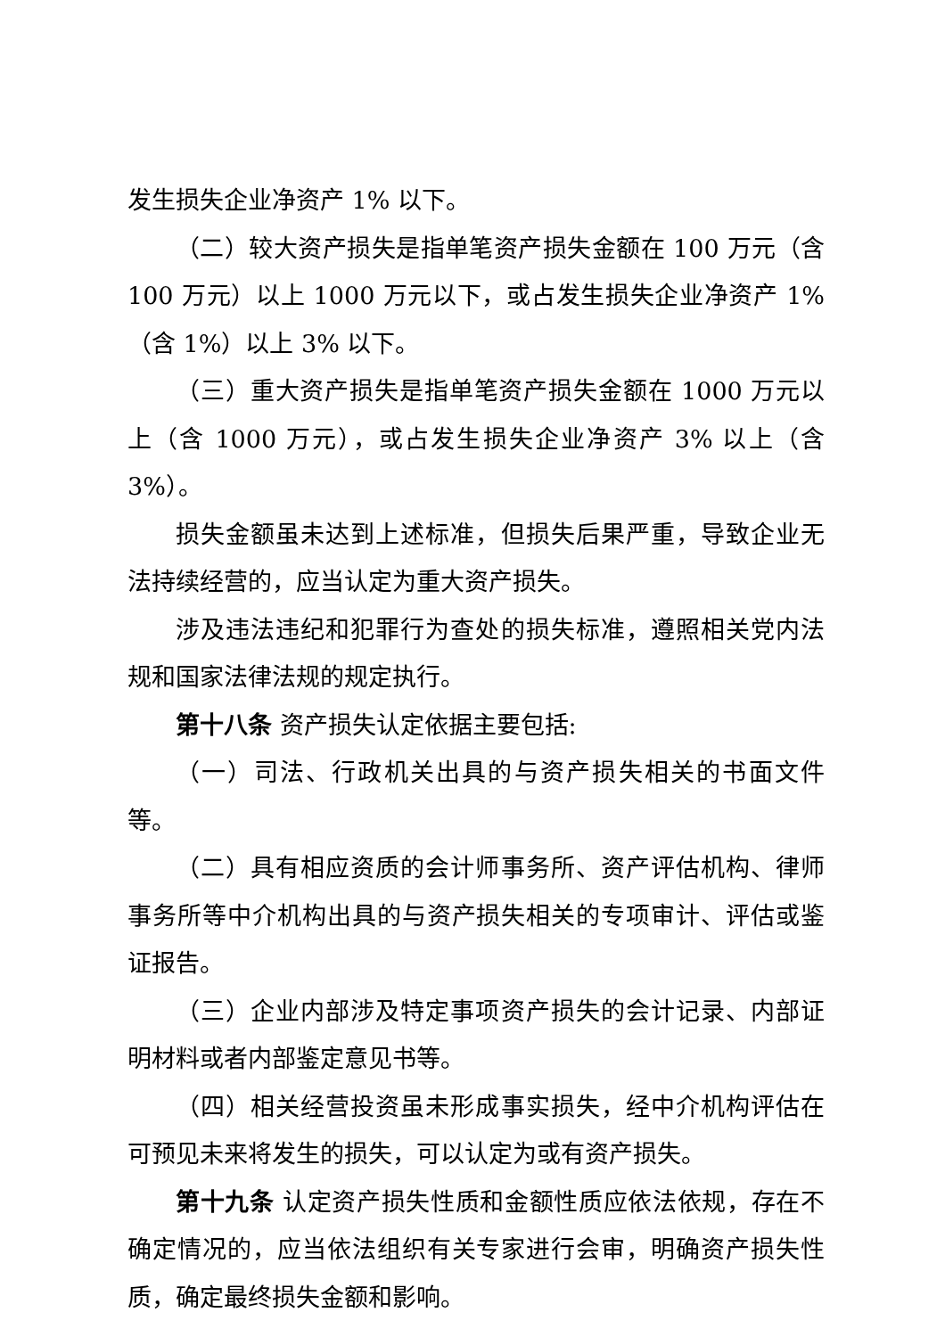发生损失企业净资产 1% 以下。
（二）较大资产损失是指单笔资产损失金额在 100 万元（含 100 万元）以上 1000 万元以下，或占发生损失企业净资产 1%（含 1%）以上 3% 以下。
（三）重大资产损失是指单笔资产损失金额在 1000 万元以上（含 1000 万元），或占发生损失企业净资产 3% 以上（含 3%）。
损失金额虽未达到上述标准，但损失后果严重，导致企业无法持续经营的，应当认定为重大资产损失。
涉及违法违纪和犯罪行为查处的损失标准，遵照相关党内法规和国家法律法规的规定执行。
第十八条 资产损失认定依据主要包括:
（一）司法、行政机关出具的与资产损失相关的书面文件等。
（二）具有相应资质的会计师事务所、资产评估机构、律师事务所等中介机构出具的与资产损失相关的专项审计、评估或鉴证报告。
（三）企业内部涉及特定事项资产损失的会计记录、内部证明材料或者内部鉴定意见书等。
（四）相关经营投资虽未形成事实损失，经中介机构评估在可预见未来将发生的损失，可以认定为或有资产损失。
第十九条 认定资产损失性质和金额性质应依法依规，存在不确定情况的，应当依法组织有关专家进行会审，明确资产损失性质，确定最终损失金额和影响。